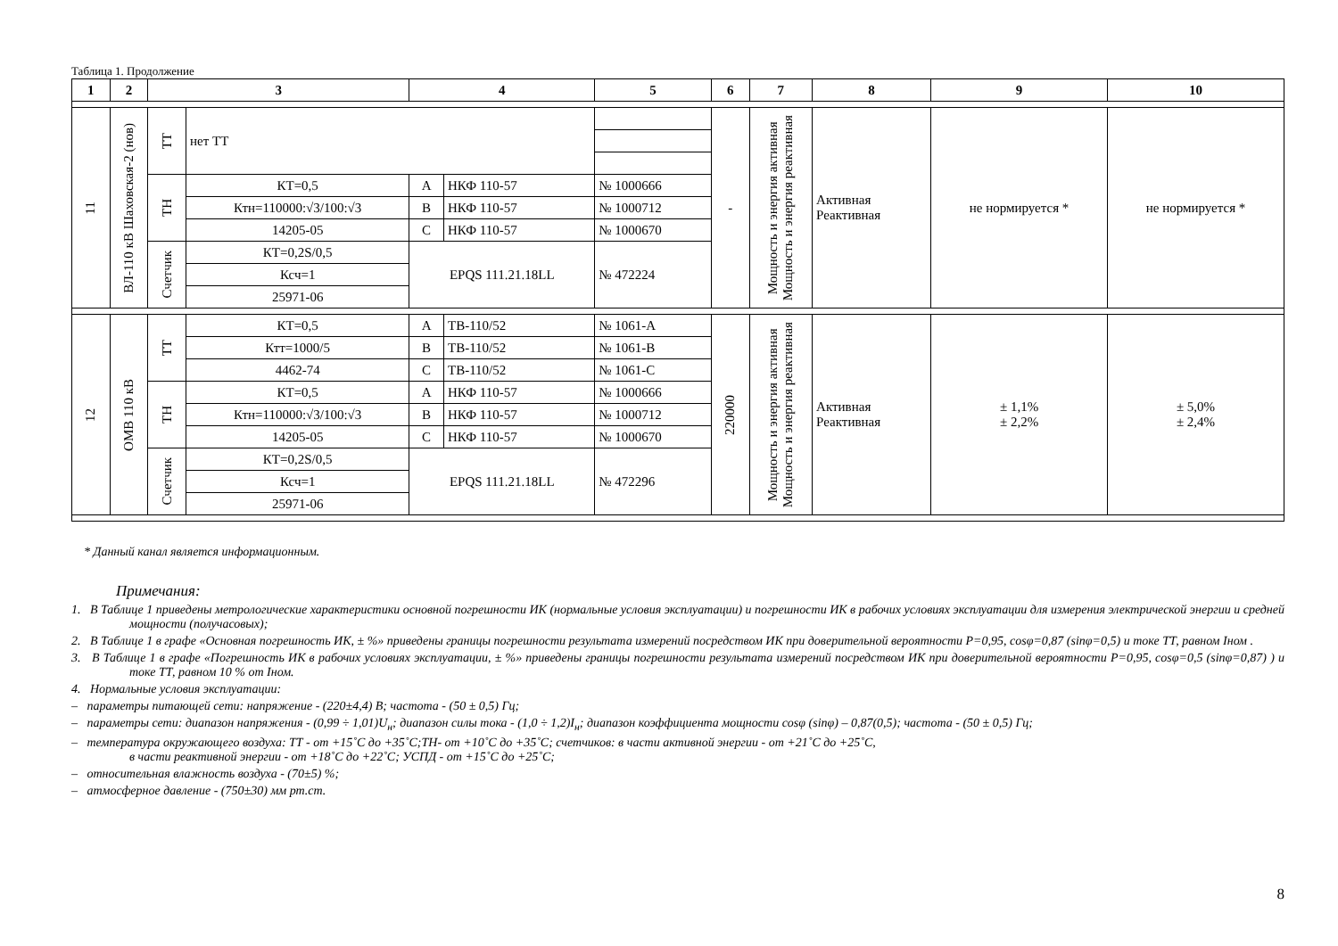Таблица 1. Продолжение
| 1 | 2 | 3 | | 4 | | 5 | 6 | 7 | 8 | 9 | 10 |
| --- | --- | --- | --- | --- | --- | --- | --- | --- | --- | --- | --- |
| 11 | ВЛ-110 кВ Шаховская-2 (нов) | ТТ | нет ТТ | | | | - | Мощность и энергия активная Мощность и энергия реактивная | Активная Реактивная | не нормируется * | не нормируется * |
| | | ТН | КТ=0,5 | А | НКФ 110-57 | № 1000666 | | | | | |
| | | | Ктн=110000:√3/100:√3 | В | НКФ 110-57 | № 1000712 | | | | | |
| | | | 14205-05 | С | НКФ 110-57 | № 1000670 | | | | | |
| | | Счетчик | КТ=0,2S/0,5 | EPQS 111.21.18LL | | № 472224 | | | | | |
| | | | Ксч=1 | | | | | | | | |
| | | | 25971-06 | | | | | | | | |
| 12 | ОМВ 110 кВ | ТТ | КТ=0,5 | А | ТВ-110/52 | № 1061-А | 220000 | Мощность и энергия активная Мощность и энергия реактивная | Активная Реактивная | ± 1,1% ± 2,2% | ± 5,0% ± 2,4% |
| | | | Ктт=1000/5 | В | ТВ-110/52 | № 1061-В | | | | | |
| | | | 4462-74 | С | ТВ-110/52 | № 1061-С | | | | | |
| | | ТН | КТ=0,5 | А | НКФ 110-57 | № 1000666 | | | | | |
| | | | Ктн=110000:√3/100:√3 | В | НКФ 110-57 | № 1000712 | | | | | |
| | | | 14205-05 | С | НКФ 110-57 | № 1000670 | | | | | |
| | | Счетчик | КТ=0,2S/0,5 | EPQS 111.21.18LL | | № 472296 | | | | | |
| | | | Ксч=1 | | | | | | | | |
| | | | 25971-06 | | | | | | | | |
* Данный канал является информационным.
Примечания:
1. В Таблице 1 приведены метрологические характеристики основной погрешности ИК (нормальные условия эксплуатации) и погрешности ИК в рабочих условиях эксплуатации для измерения электрической энергии и средней мощности (получасовых);
2. В Таблице 1 в графе «Основная погрешность ИК, ± %» приведены границы погрешности результата измерений посредством ИК при доверительной вероятности Р=0,95, cosφ=0,87 (sinφ=0,5) и токе ТТ, равном Iном .
3. В Таблице 1 в графе «Погрешность ИК в рабочих условиях эксплуатации, ± %» приведены границы погрешности результата измерений посредством ИК при доверительной вероятности Р=0,95, cosφ=0,5 (sinφ=0,87) ) и токе ТТ, равном 10 % от Iном.
4. Нормальные условия эксплуатации:
– параметры питающей сети: напряжение - (220±4,4) В; частота - (50 ± 0,5) Гц;
– параметры сети: диапазон напряжения - (0,99 ÷ 1,01)U<sub>н</sub>; диапазон силы тока - (1,0 ÷ 1,2)I<sub>н</sub>; диапазон коэффициента мощности cosφ (sinφ) – 0,87(0,5); частота - (50 ± 0,5) Гц;
– температура окружающего воздуха: ТТ - от +15˚С до +35˚С;ТН- от +10˚С до +35˚С; счетчиков: в части активной энергии - от +21˚С до +25˚С,
в части реактивной энергии - от +18˚С до +22˚С; УСПД - от +15˚С до +25˚С;
– относительная влажность воздуха - (70±5) %;
– атмосферное давление - (750±30) мм рт.ст.
8